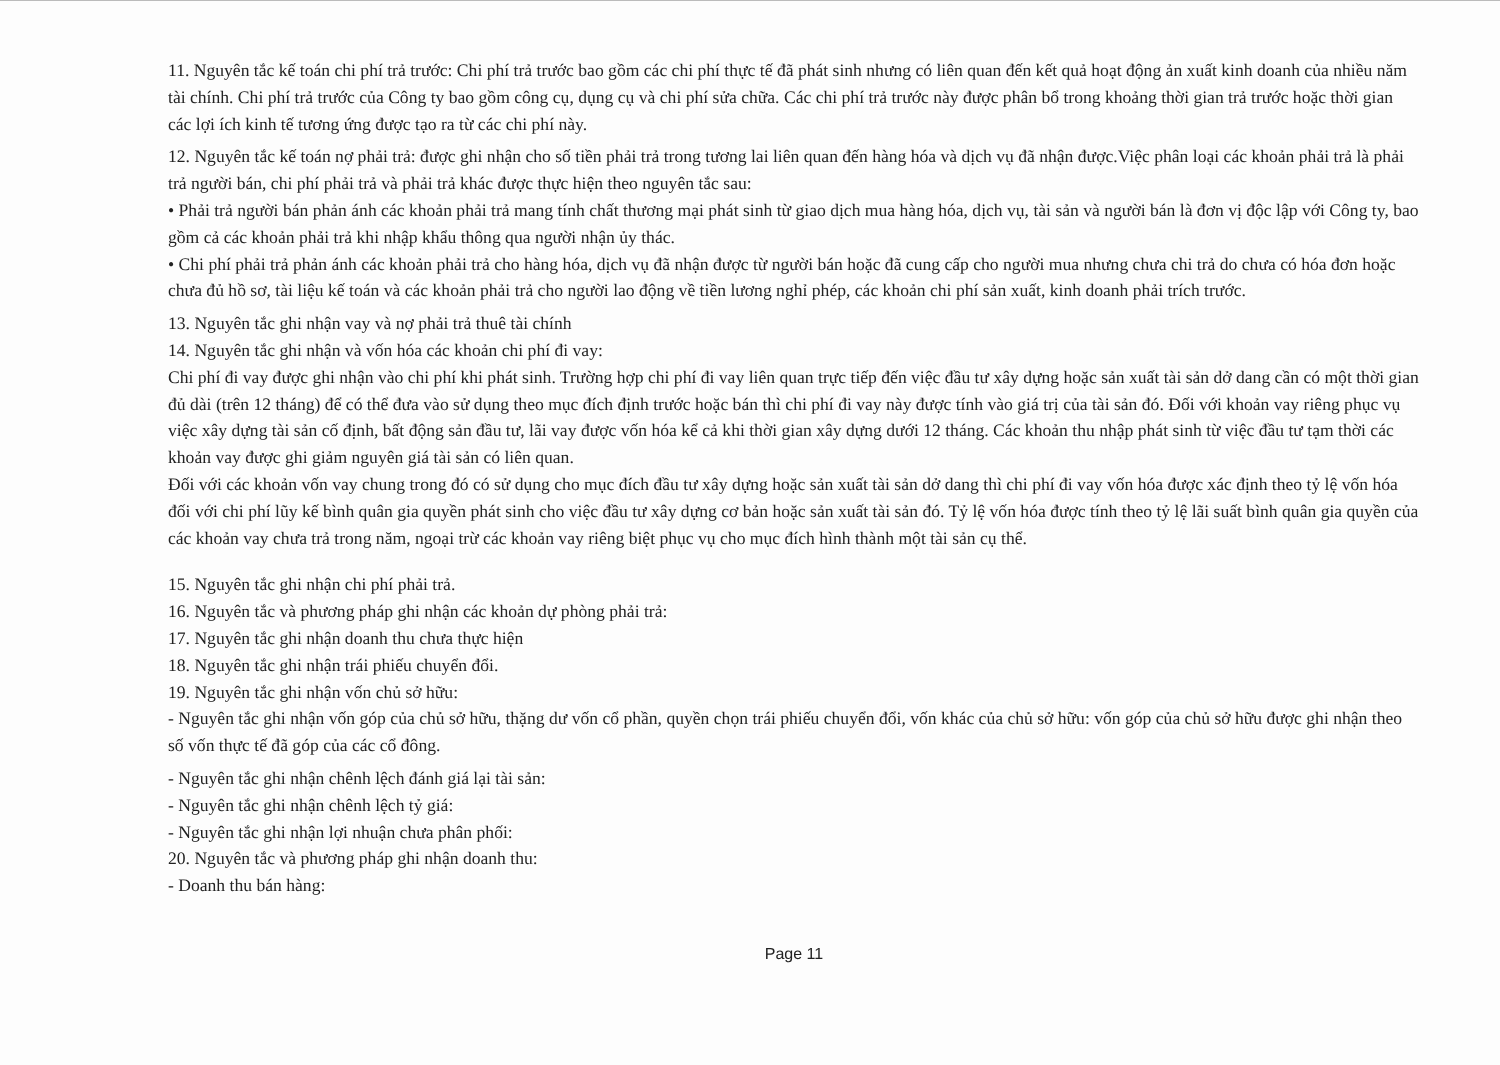11. Nguyên tắc kế toán chi phí trả trước: Chi phí trả trước bao gồm các chi phí thực tế đã phát sinh nhưng có liên quan đến kết quả hoạt động ản xuất kinh doanh của nhiều năm tài chính. Chi phí trả trước của Công ty bao gồm công cụ, dụng cụ và chi phí sửa chữa. Các chi phí trả trước này được phân bổ trong khoảng thời gian trả trước hoặc thời gian các lợi ích kinh tế tương ứng được tạo ra từ các chi phí này.
12. Nguyên tắc kế toán nợ phải trả: được ghi nhận cho số tiền phải trả trong tương lai liên quan đến hàng hóa và dịch vụ đã nhận được.Việc phân loại các khoản phải trả là phải trả người bán, chi phí phải trả và phải trả khác được thực hiện theo nguyên tắc sau:
• Phải trả người bán phản ánh các khoản phải trả mang tính chất thương mại phát sinh từ giao dịch mua hàng hóa, dịch vụ, tài sản và người bán là đơn vị độc lập với Công ty, bao gồm cả các khoản phải trả khi nhập khẩu thông qua người nhận ủy thác.
• Chi phí phải trả phản ánh các khoản phải trả cho hàng hóa, dịch vụ đã nhận được từ người bán hoặc đã cung cấp cho người mua nhưng chưa chi trả do chưa có hóa đơn hoặc chưa đủ hồ sơ, tài liệu kế toán và các khoản phải trả cho người lao động về tiền lương nghỉ phép, các khoản chi phí sản xuất, kinh doanh phải trích trước.
13. Nguyên tắc ghi nhận vay và nợ phải trả thuê tài chính
14. Nguyên tắc ghi nhận và vốn hóa các khoản chi phí đi vay:
Chi phí đi vay được ghi nhận vào chi phí khi phát sinh. Trường hợp chi phí đi vay liên quan trực tiếp đến việc đầu tư xây dựng hoặc sản xuất tài sản dở dang cần có một thời gian đủ dài (trên 12 tháng) để có thể đưa vào sử dụng theo mục đích định trước hoặc bán thì chi phí đi vay này được tính vào giá trị của tài sản đó. Đối với khoản vay riêng phục vụ việc xây dựng tài sản cố định, bất động sản đầu tư, lãi vay được vốn hóa kể cả khi thời gian xây dựng dưới 12 tháng. Các khoản thu nhập phát sinh từ việc đầu tư tạm thời các khoản vay được ghi giảm nguyên giá tài sản có liên quan.
Đối với các khoản vốn vay chung trong đó có sử dụng cho mục đích đầu tư xây dựng hoặc sản xuất tài sản dở dang thì chi phí đi vay vốn hóa được xác định theo tỷ lệ vốn hóa đối với chi phí lũy kế bình quân gia quyền phát sinh cho việc đầu tư xây dựng cơ bản hoặc sản xuất tài sản đó. Tỷ lệ vốn hóa được tính theo tỷ lệ lãi suất bình quân gia quyền của các khoản vay chưa trả trong năm, ngoại trừ các khoản vay riêng biệt phục vụ cho mục đích hình thành một tài sản cụ thể.
15. Nguyên tắc ghi nhận chi phí phải trả.
16. Nguyên tắc và phương pháp ghi nhận các khoản dự phòng phải trả:
17. Nguyên tắc ghi nhận doanh thu chưa thực hiện
18. Nguyên tắc ghi nhận trái phiếu chuyển đổi.
19. Nguyên tắc ghi nhận vốn chủ sở hữu:
- Nguyên tắc ghi nhận vốn góp của chủ sở hữu, thặng dư vốn cổ phần, quyền chọn trái phiếu chuyển đổi, vốn khác của chủ sở hữu: vốn góp của chủ sở hữu được ghi nhận theo số vốn thực tế đã góp của các cổ đông.
- Nguyên tắc ghi nhận chênh lệch đánh giá lại tài sản:
- Nguyên tắc ghi nhận chênh lệch tỷ giá:
- Nguyên tắc ghi nhận lợi nhuận chưa phân phối:
20. Nguyên tắc và phương pháp ghi nhận doanh thu:
- Doanh thu bán hàng:
Page 11